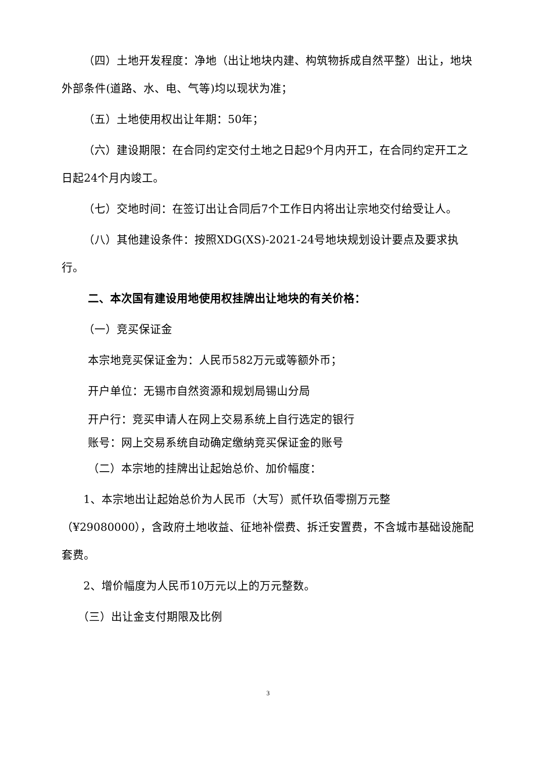（四）土地开发程度：净地（出让地块内建、构筑物拆成自然平整）出让，地块外部条件(道路、水、电、气等)均以现状为准；
（五）土地使用权出让年期：50年；
（六）建设期限：在合同约定交付土地之日起9个月内开工，在合同约定开工之日起24个月内竣工。
（七）交地时间：在签订出让合同后7个工作日内将出让宗地交付给受让人。
（八）其他建设条件：按照XDG(XS)-2021-24号地块规划设计要点及要求执行。
二、本次国有建设用地使用权挂牌出让地块的有关价格：
（一）竞买保证金
本宗地竞买保证金为：人民币582万元或等额外币；
开户单位：无锡市自然资源和规划局锡山分局
开户行：竞买申请人在网上交易系统上自行选定的银行
账号：网上交易系统自动确定缴纳竞买保证金的账号
（二）本宗地的挂牌出让起始总价、加价幅度：
1、本宗地出让起始总价为人民币（大写）贰仟玖佰零捌万元整（¥29080000），含政府土地收益、征地补偿费、拆迁安置费，不含城市基础设施配套费。
2、增价幅度为人民币10万元以上的万元整数。
（三）出让金支付期限及比例
3